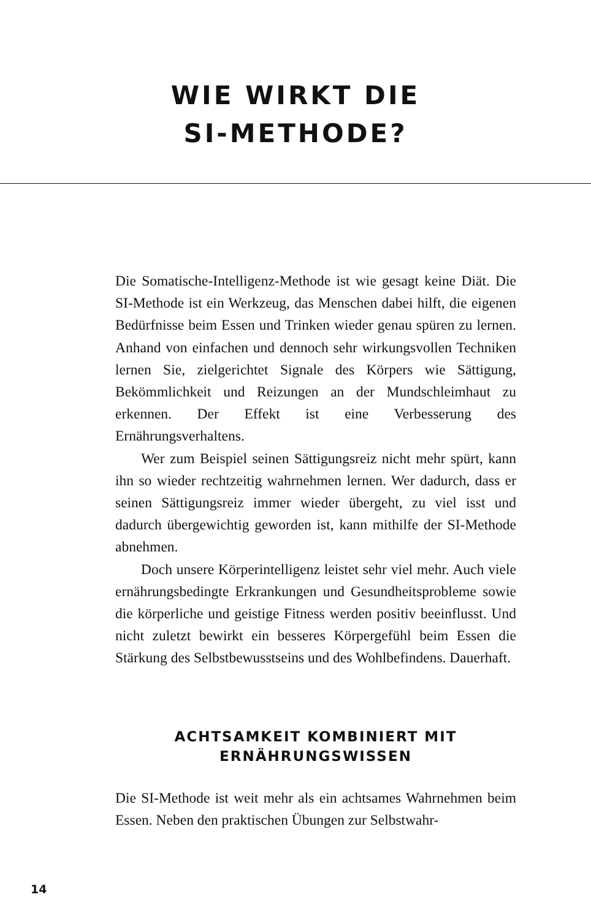WIE WIRKT DIE
SI-METHODE?
Die Somatische-Intelligenz-Methode ist wie gesagt keine Diät. Die SI-Methode ist ein Werkzeug, das Menschen dabei hilft, die eigenen Bedürfnisse beim Essen und Trinken wieder genau spüren zu lernen. Anhand von einfachen und dennoch sehr wirkungsvollen Techniken lernen Sie, zielgerichtet Signale des Körpers wie Sättigung, Bekömmlichkeit und Reizungen an der Mundschleimhaut zu erkennen. Der Effekt ist eine Verbesserung des Ernährungsverhaltens.
Wer zum Beispiel seinen Sättigungsreiz nicht mehr spürt, kann ihn so wieder rechtzeitig wahrnehmen lernen. Wer dadurch, dass er seinen Sättigungsreiz immer wieder übergeht, zu viel isst und dadurch übergewichtig geworden ist, kann mithilfe der SI-Methode abnehmen.
Doch unsere Körperintelligenz leistet sehr viel mehr. Auch viele ernährungsbedingte Erkrankungen und Gesundheitsprobleme sowie die körperliche und geistige Fitness werden positiv beeinflusst. Und nicht zuletzt bewirkt ein besseres Körpergefühl beim Essen die Stärkung des Selbstbewusstseins und des Wohlbefindens. Dauerhaft.
ACHTSAMKEIT KOMBINIERT MIT
ERNÄHRUNGSWISSEN
Die SI-Methode ist weit mehr als ein achtsames Wahrnehmen beim Essen. Neben den praktischen Übungen zur Selbstwahr-
14